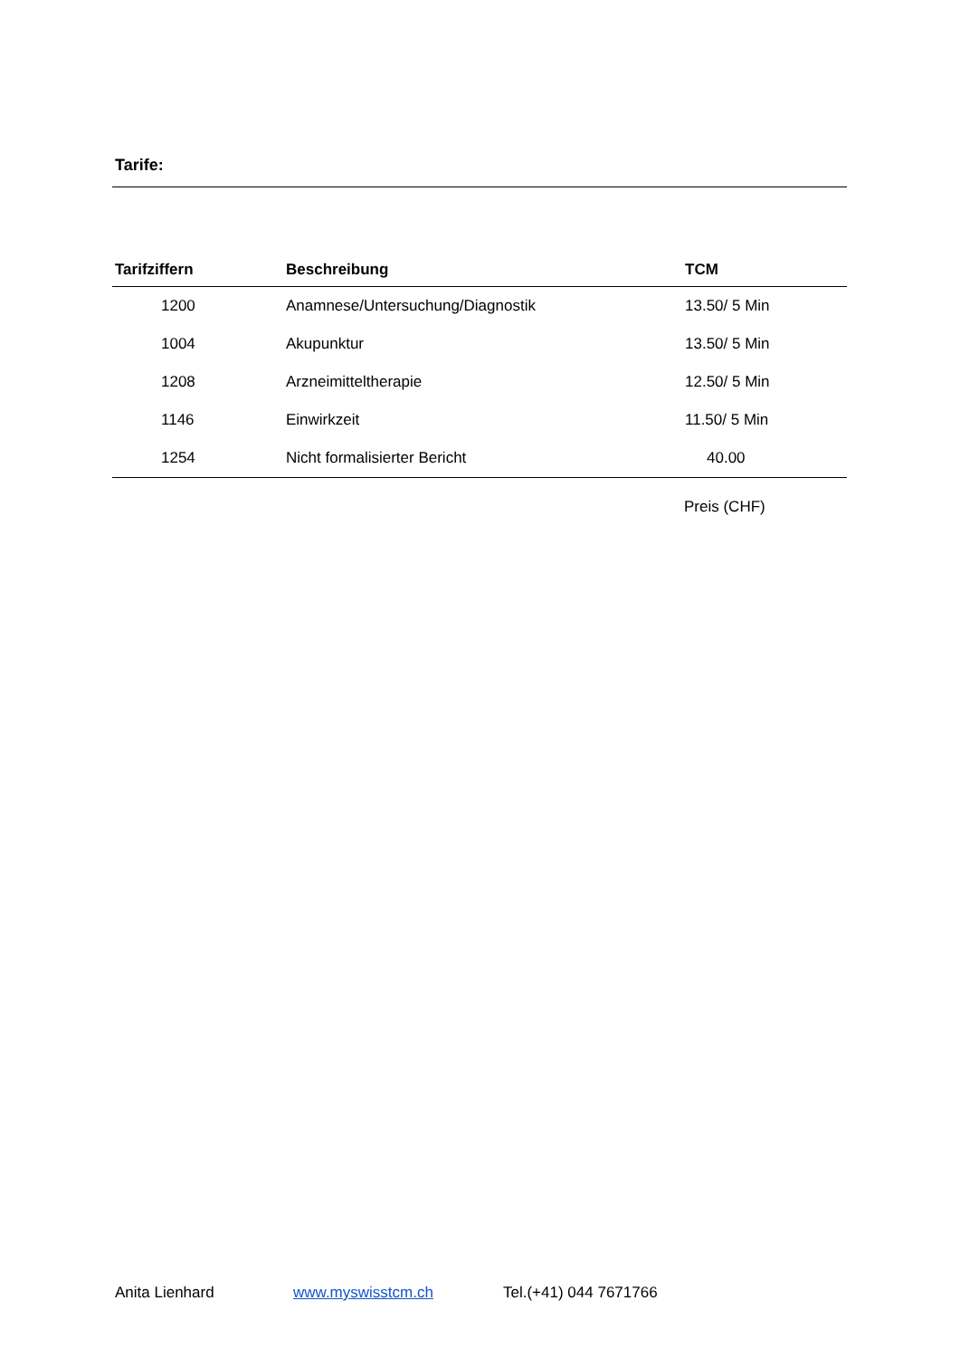Tarife:
| Tarifziffern | Beschreibung | TCM |
| --- | --- | --- |
| 1200 | Anamnese/Untersuchung/Diagnostik | 13.50/ 5 Min |
| 1004 | Akupunktur | 13.50/ 5 Min |
| 1208 | Arzneimitteltherapie | 12.50/ 5 Min |
| 1146 | Einwirkzeit | 11.50/ 5 Min |
| 1254 | Nicht formalisierter Bericht | 40.00 |
Preis (CHF)
Anita Lienhard www.myswisstcm.ch Tel.(+41) 044 7671766